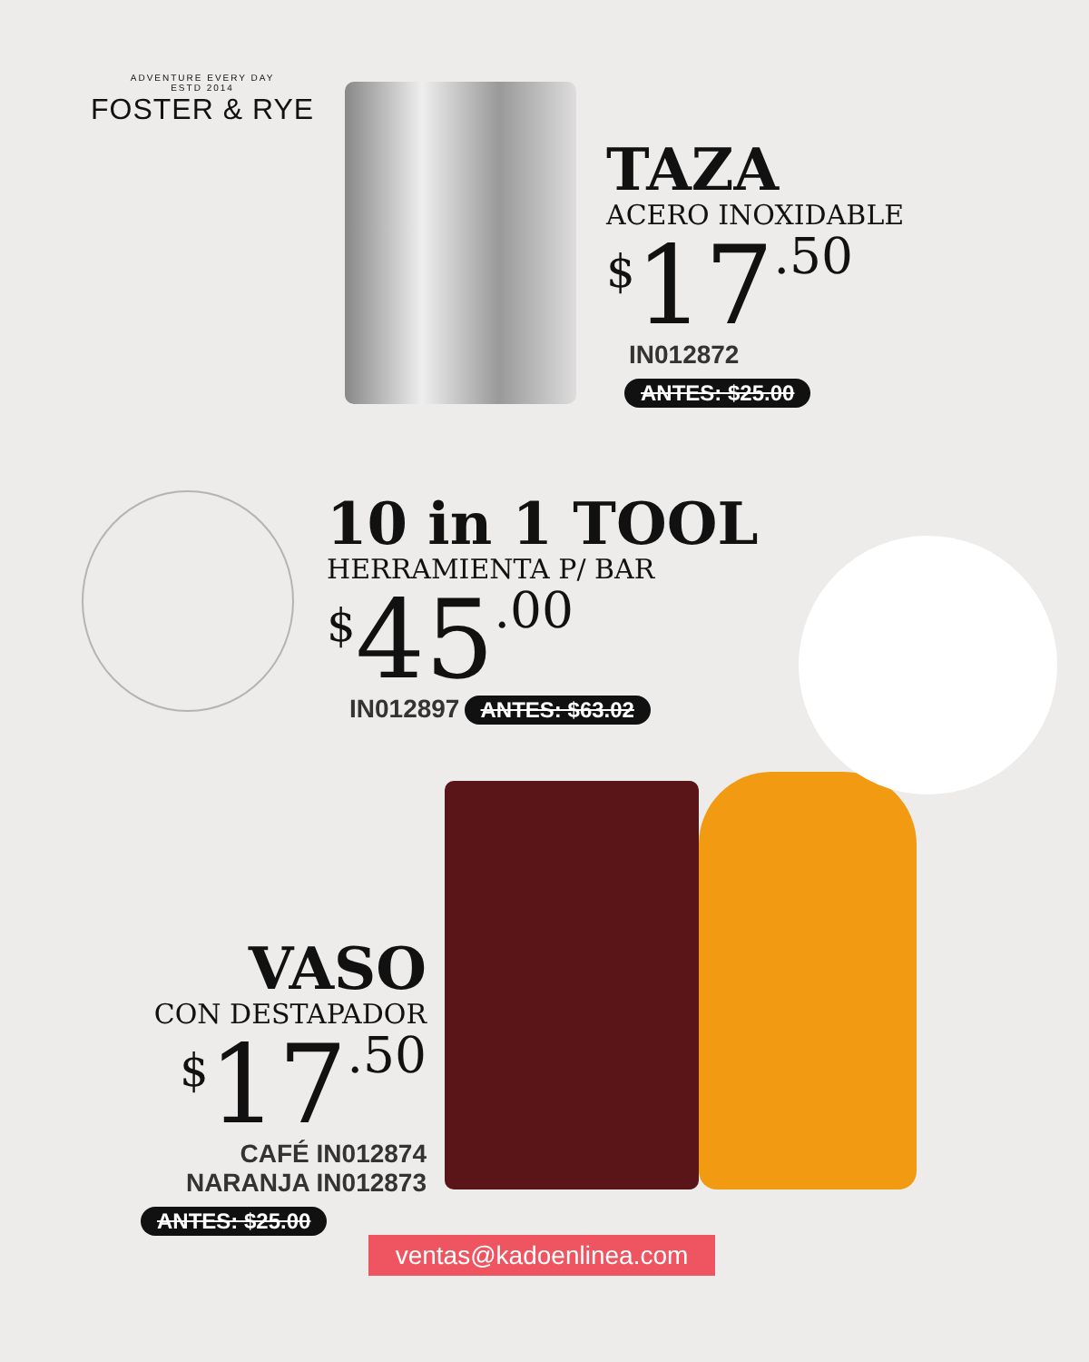ADVENTURE EVERY DAY
ESTD 2014
FOSTER & RYE
TAZA
ACERO INOXIDABLE
$17<sup>.50</sup>
IN012872
ANTES: $25.00
10 in 1 TOOL
HERRAMIENTA P/ BAR
$45<sup>.00</sup>
IN012897 ANTES: $63.02
VASO
CON DESTAPADOR
$17<sup>.50</sup>
CAFÉ IN012874
NARANJA IN012873
ANTES: $25.00
ventas@kadoenlinea.com